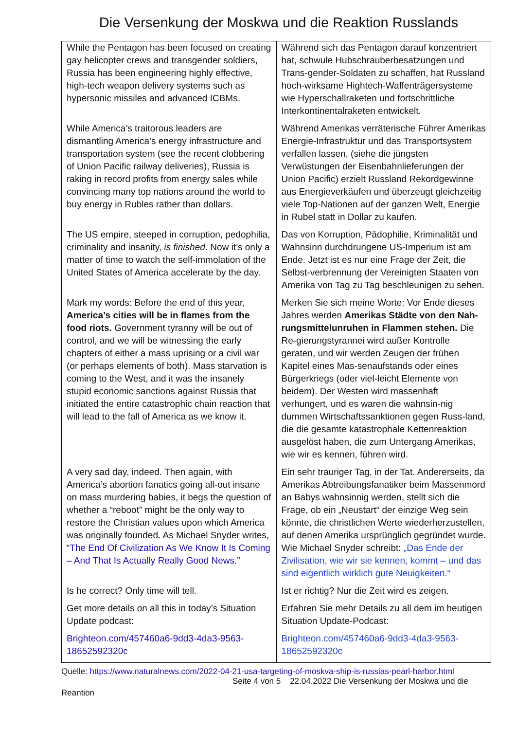Die Versenkung der Moskwa und die Reaktion Russlands
| While the Pentagon has been focused on creating gay helicopter crews and transgender soldiers, Russia has been engineering highly effective, high-tech weapon delivery systems such as hypersonic missiles and advanced ICBMs. | Während sich das Pentagon darauf konzentriert hat, schwule Hubschrauberbesatzungen und Trans-gender-Soldaten zu schaffen, hat Russland hoch-wirksame Hightech-Waffenträgersysteme wie Hyperschallraketen und fortschrittliche Interkontinentalraketen entwickelt. |
| While America’s traitorous leaders are dismantling America’s energy infrastructure and transportation system (see the recent clobbering of Union Pacific railway deliveries), Russia is raking in record profits from energy sales while convincing many top nations around the world to buy energy in Rubles rather than dollars. | Während Amerikas verräterische Führer Amerikas Energie-Infrastruktur und das Transportsystem verfallen lassen, (siehe die jüngsten Verwüstungen der Eisenbahnlieferungen der Union Pacific) erzielt Russland Rekordgewinne aus Energieverkäufen und überzeugt gleichzeitig viele Top-Nationen auf der ganzen Welt, Energie in Rubel statt in Dollar zu kaufen. |
| The US empire, steeped in corruption, pedophilia, criminality and insanity, is finished . Now it’s only a matter of time to watch the self-immolation of the United States of America accelerate by the day. | Das von Korruption, Pädophilie, Kriminalität und Wahnsinn durchdrungene US-Imperium ist am Ende. Jetzt ist es nur eine Frage der Zeit, die Selbst-verbrennung der Vereinigten Staaten von Amerika von Tag zu Tag beschleunigen zu sehen. |
| Mark my words: Before the end of this year, America’s cities will be in flames from the food riots. Government tyranny will be out of control, and we will be witnessing the early chapters of either a mass uprising or a civil war (or perhaps elements of both). Mass starvation is coming to the West, and it was the insanely stupid economic sanctions against Russia that initiated the entire catastrophic chain reaction that will lead to the fall of America as we know it. | Merken Sie sich meine Worte: Vor Ende dieses Jahres werden Amerikas Städte von den Nah-rungsmittelunruhen in Flammen stehen. Die Re-gierungstyrannei wird außer Kontrolle geraten, und wir werden Zeugen der frühen Kapitel eines Mas-senaufstands oder eines Bürgerkriegs (oder viel-leicht Elemente von beidem). Der Westen wird massenhaft verhungert, und es waren die wahnsin-nig dummen Wirtschaftssanktionen gegen Russ-land, die die gesamte katastrophale Kettenreaktion ausgelöst haben, die zum Untergang Amerikas, wie wir es kennen, führen wird. |
| A very sad day, indeed. Then again, with America’s abortion fanatics going all-out insane on mass murdering babies, it begs the question of whether a “reboot” might be the only way to restore the Christian values upon which America was originally founded. As Michael Snyder writes, “ The End Of Civilization As We Know It Is Coming – And That Is Actually Really Good News .” | Ein sehr trauriger Tag, in der Tat. Andererseits, da Amerikas Abtreibungsfanatiker beim Massenmord an Babys wahnsinnig werden, stellt sich die Frage, ob ein „Neustart“ der einzige Weg sein könnte, die christlichen Werte wiederherzustellen, auf denen Amerika ursprünglich gegründet wurde. Wie Michael Snyder schreibt: „Das Ende der Zivilisation, wie wir sie kennen, kommt – und das sind eigentlich wirklich gute Neuigkeiten.“ |
| Is he correct? Only time will tell. | Ist er richtig? Nur die Zeit wird es zeigen. |
| Get more details on all this in today’s Situation Update podcast: | Erfahren Sie mehr Details zu all dem im heutigen Situation Update-Podcast: |
| Brighteon.com/457460a6-9dd3-4da3-9563-18652592320c | Brighteon.com/457460a6-9dd3-4da3-9563-18652592320c |
Quelle: https://www.naturalnews.com/2022-04-21-usa-targeting-of-moskva-ship-is-russias-pearl-harbor.html
Seite 4 von 5 22.04.2022 Die Versenkung der Moskwa und die
Reantion